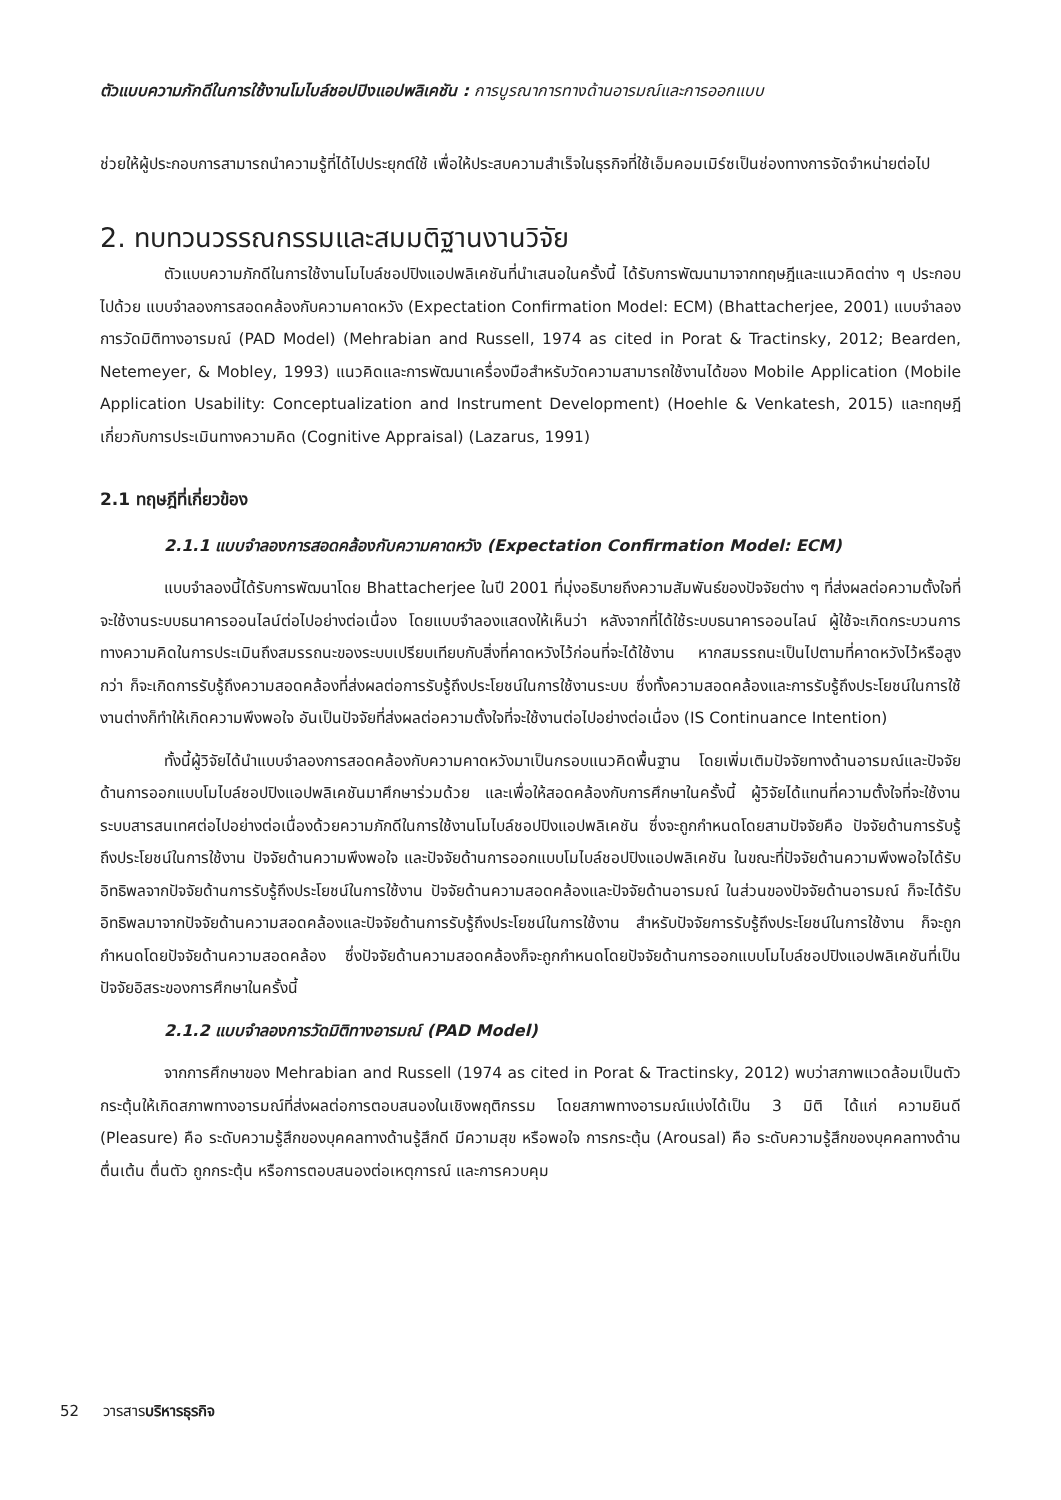ตัวแบบความภักดีในการใช้งานโมไบล์ชอปปิงแอปพลิเคชัน : การบูรณาการทางด้านอารมณ์และการออกแบบ
ช่วยให้ผู้ประกอบการสามารถนำความรู้ที่ได้ไปประยุกต์ใช้ เพื่อให้ประสบความสำเร็จในธุรกิจที่ใช้เอ็มคอมเมิร์ซเป็นช่องทางการจัดจำหน่ายต่อไป
2. ทบทวนวรรณกรรมและสมมติฐานงานวิจัย
ตัวแบบความภักดีในการใช้งานโมไบล์ชอปปิงแอปพลิเคชันที่นำเสนอในครั้งนี้ ได้รับการพัฒนามาจากทฤษฎีและแนวคิดต่าง ๆ ประกอบไปด้วย แบบจำลองการสอดคล้องกับความคาดหวัง (Expectation Confirmation Model: ECM) (Bhattacherjee, 2001) แบบจำลองการวัดมิติทางอารมณ์ (PAD Model) (Mehrabian and Russell, 1974 as cited in Porat & Tractinsky, 2012; Bearden, Netemeyer, & Mobley, 1993) แนวคิดและการพัฒนาเครื่องมือสำหรับวัดความสามารถใช้งานได้ของ Mobile Application (Mobile Application Usability: Conceptualization and Instrument Development) (Hoehle & Venkatesh, 2015) และทฤษฎีเกี่ยวกับการประเมินทางความคิด (Cognitive Appraisal) (Lazarus, 1991)
2.1 ทฤษฎีที่เกี่ยวข้อง
2.1.1 แบบจำลองการสอดคล้องกับความคาดหวัง (Expectation Confirmation Model: ECM)
แบบจำลองนี้ได้รับการพัฒนาโดย Bhattacherjee ในปี 2001 ที่มุ่งอธิบายถึงความสัมพันธ์ของปัจจัยต่าง ๆ ที่ส่งผลต่อความตั้งใจที่จะใช้งานระบบธนาคารออนไลน์ต่อไปอย่างต่อเนื่อง โดยแบบจำลองแสดงให้เห็นว่า หลังจากที่ได้ใช้ระบบธนาคารออนไลน์ ผู้ใช้จะเกิดกระบวนการทางความคิดในการประเมินถึงสมรรถนะของระบบเปรียบเทียบกับสิ่งที่คาดหวังไว้ก่อนที่จะได้ใช้งาน หากสมรรถนะเป็นไปตามที่คาดหวังไว้หรือสูงกว่า ก็จะเกิดการรับรู้ถึงความสอดคล้องที่ส่งผลต่อการรับรู้ถึงประโยชน์ในการใช้งานระบบ ซึ่งทั้งความสอดคล้องและการรับรู้ถึงประโยชน์ในการใช้งานต่างก็ทำให้เกิดความพึงพอใจ อันเป็นปัจจัยที่ส่งผลต่อความตั้งใจที่จะใช้งานต่อไปอย่างต่อเนื่อง (IS Continuance Intention)
ทั้งนี้ผู้วิจัยได้นำแบบจำลองการสอดคล้องกับความคาดหวังมาเป็นกรอบแนวคิดพื้นฐาน โดยเพิ่มเติมปัจจัยทางด้านอารมณ์และปัจจัยด้านการออกแบบโมไบล์ชอปปิงแอปพลิเคชันมาศึกษาร่วมด้วย และเพื่อให้สอดคล้องกับการศึกษาในครั้งนี้ ผู้วิจัยได้แทนที่ความตั้งใจที่จะใช้งานระบบสารสนเทศต่อไปอย่างต่อเนื่องด้วยความภักดีในการใช้งานโมไบล์ชอปปิงแอปพลิเคชัน ซึ่งจะถูกกำหนดโดยสามปัจจัยคือ ปัจจัยด้านการรับรู้ถึงประโยชน์ในการใช้งาน ปัจจัยด้านความพึงพอใจ และปัจจัยด้านการออกแบบโมไบล์ชอปปิงแอปพลิเคชัน ในขณะที่ปัจจัยด้านความพึงพอใจได้รับอิทธิพลจากปัจจัยด้านการรับรู้ถึงประโยชน์ในการใช้งาน ปัจจัยด้านความสอดคล้องและปัจจัยด้านอารมณ์ ในส่วนของปัจจัยด้านอารมณ์ ก็จะได้รับอิทธิพลมาจากปัจจัยด้านความสอดคล้องและปัจจัยด้านการรับรู้ถึงประโยชน์ในการใช้งาน สำหรับปัจจัยการรับรู้ถึงประโยชน์ในการใช้งาน ก็จะถูกกำหนดโดยปัจจัยด้านความสอดคล้อง ซึ่งปัจจัยด้านความสอดคล้องก็จะถูกกำหนดโดยปัจจัยด้านการออกแบบโมไบล์ชอปปิงแอปพลิเคชันที่เป็นปัจจัยอิสระของการศึกษาในครั้งนี้
2.1.2 แบบจำลองการวัดมิติทางอารมณ์ (PAD Model)
จากการศึกษาของ Mehrabian and Russell (1974 as cited in Porat & Tractinsky, 2012) พบว่าสภาพแวดล้อมเป็นตัวกระตุ้นให้เกิดสภาพทางอารมณ์ที่ส่งผลต่อการตอบสนองในเชิงพฤติกรรม โดยสภาพทางอารมณ์แบ่งได้เป็น 3 มิติ ได้แก่ ความยินดี (Pleasure) คือ ระดับความรู้สึกของบุคคลทางด้านรู้สึกดี มีความสุข หรือพอใจ การกระตุ้น (Arousal) คือ ระดับความรู้สึกของบุคคลทางด้านตื่นเต้น ตื่นตัว ถูกกระตุ้น หรือการตอบสนองต่อเหตุการณ์ และการควบคุม
52 วารสารบริหารธุรกิจ